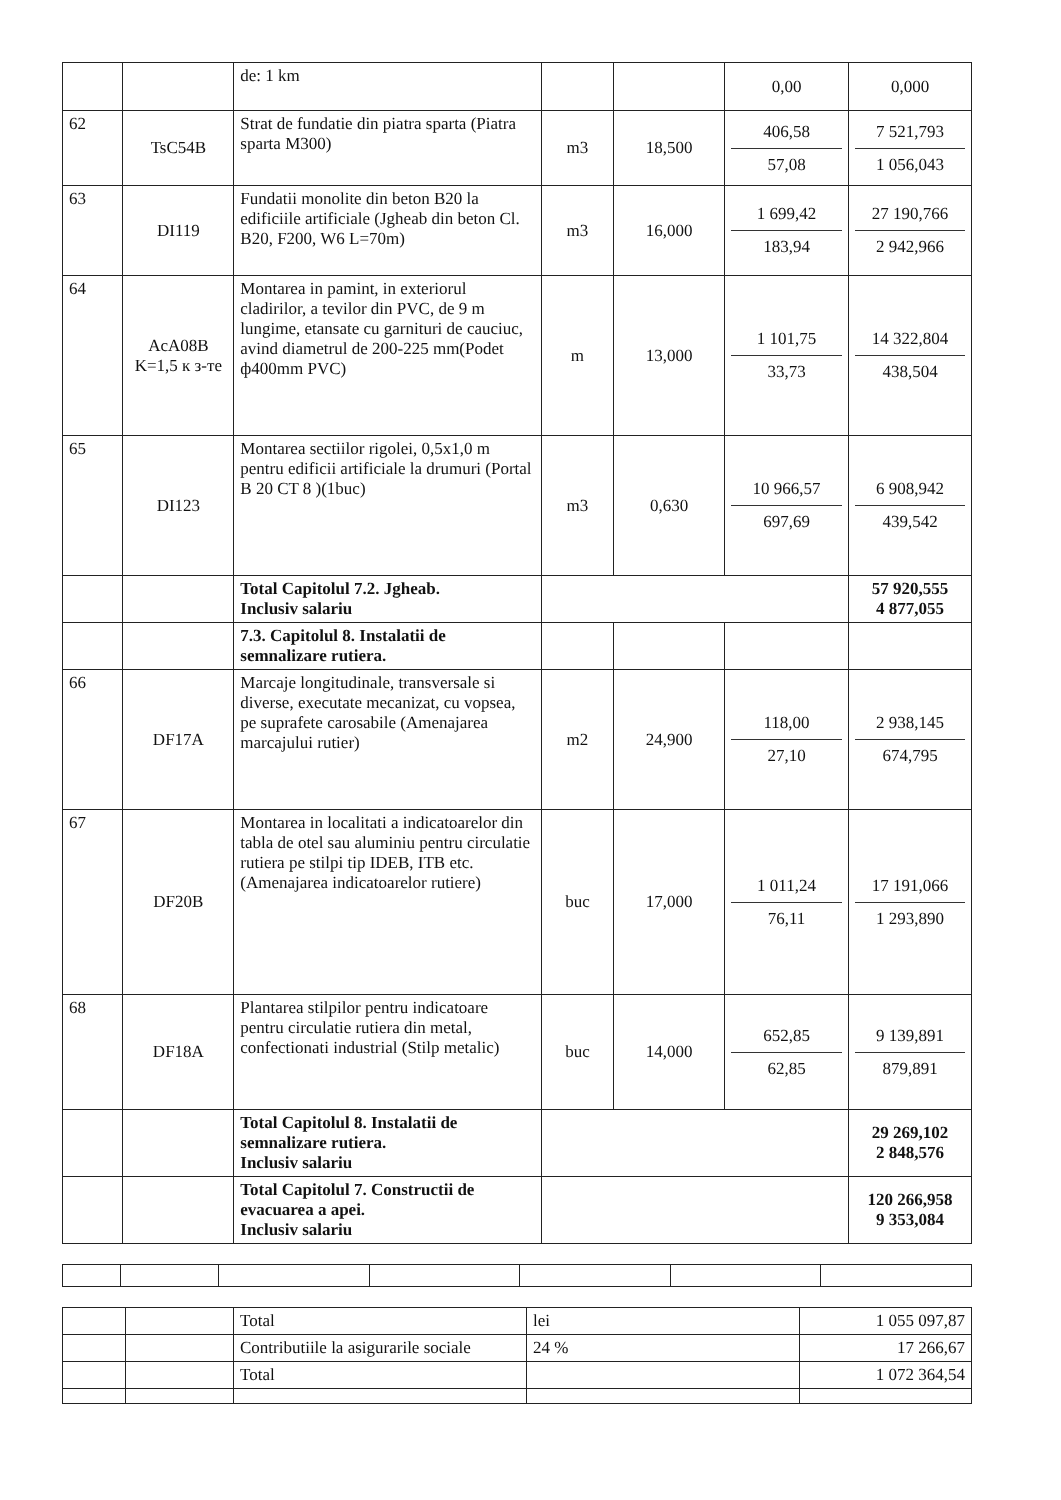| | | de: 1 km | | | 0,00 | 0,000 |
| 62 | TsC54B | Strat de fundatie din piatra sparta (Piatra sparta M300) | m3 | 18,500 | 406,58 57,08 | 7 521,793 1 056,043 |
| 63 | DI119 | Fundatii monolite din beton B20 la edificiile artificiale (Jgheab din beton Cl. B20, F200, W6 L=70m) | m3 | 16,000 | 1 699,42 183,94 | 27 190,766 2 942,966 |
| 64 | AcA08B K=1,5 к з-те | Montarea in pamint, in exteriorul cladirilor, a tevilor din PVC, de 9 m lungime, etansate cu garnituri de cauciuc, avind diametrul de 200-225 mm(Podet ф400mm PVC) | m | 13,000 | 1 101,75 33,73 | 14 322,804 438,504 |
| 65 | DI123 | Montarea sectiilor rigolei, 0,5x1,0 m pentru edificii artificiale la drumuri (Portal B 20 CT 8 )(1buc) | m3 | 0,630 | 10 966,57 697,69 | 6 908,942 439,542 |
| | | Total Capitolul 7.2. Jgheab. Inclusiv salariu | | | | 57 920,555 4 877,055 |
| | | 7.3. Capitolul 8. Instalatii de semnalizare rutiera. | | | | |
| 66 | DF17A | Marcaje longitudinale, transversale si diverse, executate mecanizat, cu vopsea, pe suprafete carosabile (Amenajarea marcajului rutier) | m2 | 24,900 | 118,00 27,10 | 2 938,145 674,795 |
| 67 | DF20B | Montarea in localitati a indicatoarelor din tabla de otel sau aluminiu pentru circulatie rutiera pe stilpi tip IDEB, ITB etc. (Amenajarea indicatoarelor rutiere) | buc | 17,000 | 1 011,24 76,11 | 17 191,066 1 293,890 |
| 68 | DF18A | Plantarea stilpilor pentru indicatoare pentru circulatie rutiera din metal, confectionati industrial (Stilp metalic) | buc | 14,000 | 652,85 62,85 | 9 139,891 879,891 |
| | | Total Capitolul 8. Instalatii de semnalizare rutiera. Inclusiv salariu | | | | 29 269,102 2 848,576 |
| | | Total Capitolul 7. Constructii de evacuarea a apei. Inclusiv salariu | | | | 120 266,958 9 353,084 |
| | | Total | lei | 1 055 097,87 |
| | | Contributiile la asigurarile sociale | 24 % | 17 266,67 |
| | | Total | | 1 072 364,54 |